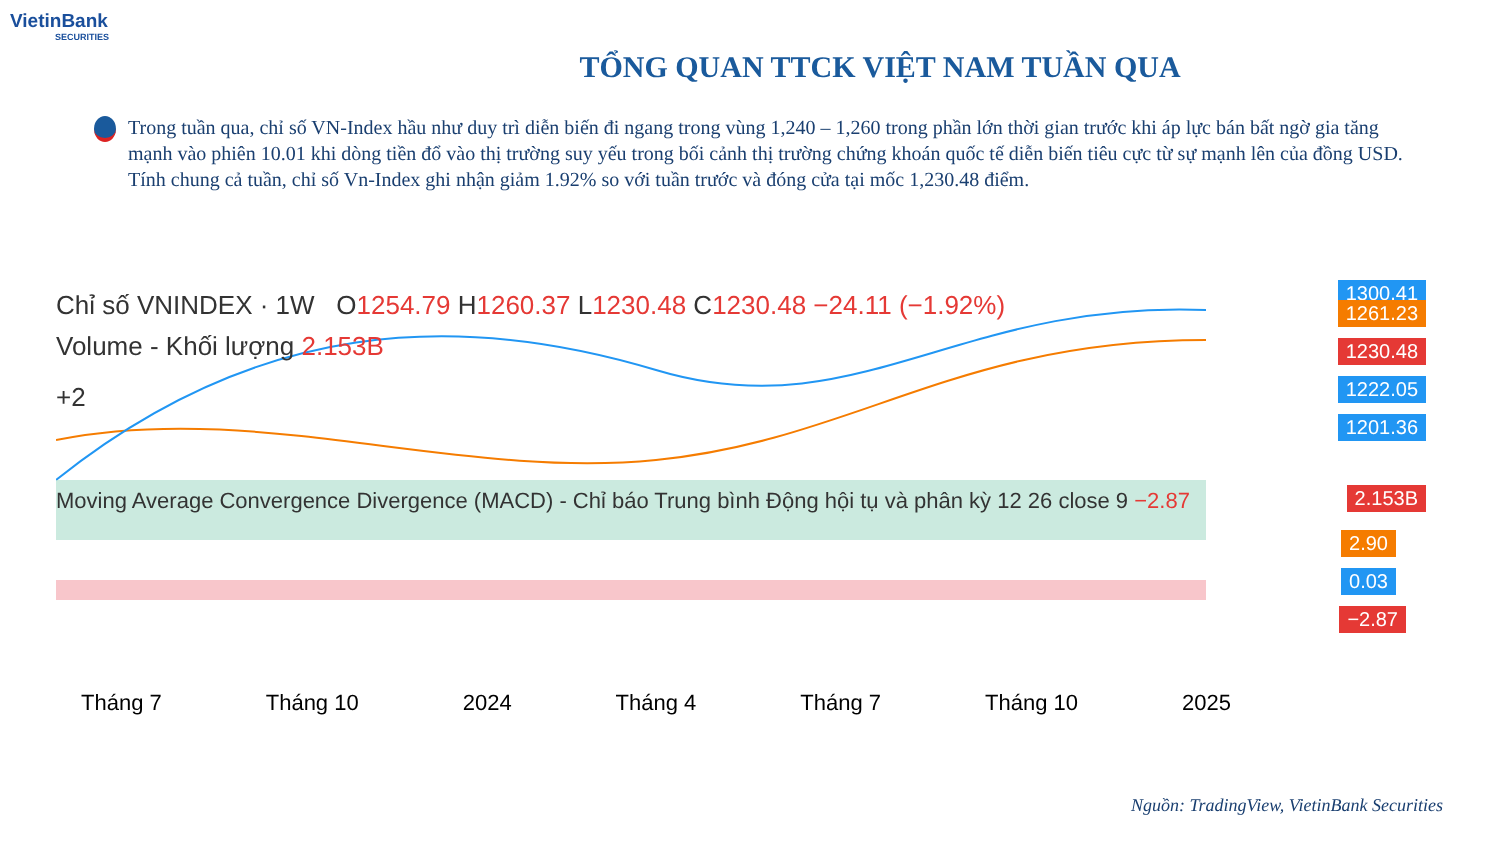VietinBank
SECURITIES
TỔNG QUAN TTCK VIỆT NAM TUẦN QUA
Trong tuần qua, chỉ số VN-Index hầu như duy trì diễn biến đi ngang trong vùng 1,240 – 1,260 trong phần lớn thời gian trước khi áp lực bán bất ngờ gia tăng mạnh vào phiên 10.01 khi dòng tiền đổ vào thị trường suy yếu trong bối cảnh thị trường chứng khoán quốc tế diễn biến tiêu cực từ sự mạnh lên của đồng USD. Tính chung cả tuần, chỉ số Vn-Index ghi nhận giảm 1.92% so với tuần trước và đóng cửa tại mốc 1,230.48 điểm.
Chỉ số VNINDEX · 1W O1254.79 H1260.37 L1230.48 C1230.48 −24.11 (−1.92%)
Volume - Khối lượng 2.153B
+2
Moving Average Convergence Divergence (MACD) - Chỉ báo Trung bình Động hội tụ và phân kỳ 12 26 close 9 −2.87
1300.41
1261.23
1230.48
1222.05
1201.36
2.153B
2.90
0.03
−2.87
Tháng 7 Tháng 10 2024 Tháng 4 Tháng 7 Tháng 10 2025
Nguồn: TradingView, VietinBank Securities